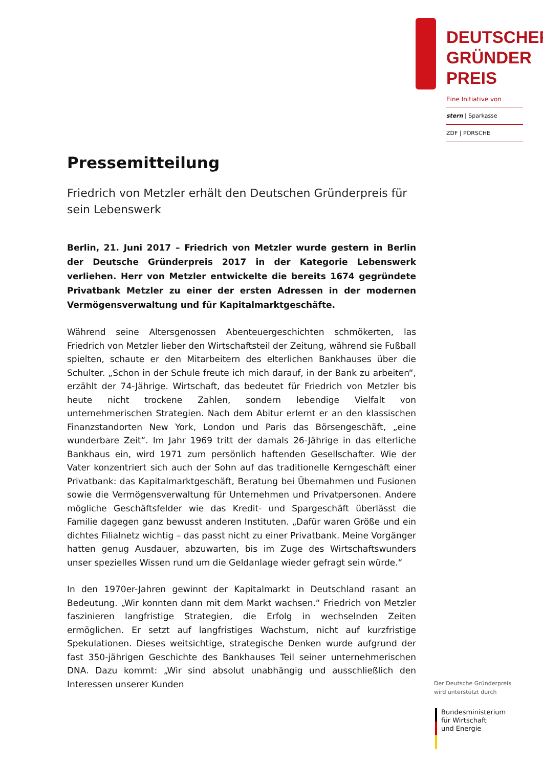DEUTSCHER
GRÜNDER
PREIS
Eine Initiative von
stern | Sparkasse
ZDF | PORSCHE
Pressemitteilung
Friedrich von Metzler erhält den Deutschen Gründerpreis für sein Lebenswerk
Berlin, 21. Juni 2017 – Friedrich von Metzler wurde gestern in Berlin der Deutsche Gründerpreis 2017 in der Kategorie Lebenswerk verliehen. Herr von Metzler entwickelte die bereits 1674 gegründete Privatbank Metzler zu einer der ersten Adressen in der modernen Vermögensverwaltung und für Kapitalmarktgeschäfte.
Während seine Altersgenossen Abenteuergeschichten schmökerten, las Friedrich von Metzler lieber den Wirtschaftsteil der Zeitung, während sie Fußball spielten, schaute er den Mitarbeitern des elterlichen Bankhauses über die Schulter. „Schon in der Schule freute ich mich darauf, in der Bank zu arbeiten“, erzählt der 74-Jährige. Wirtschaft, das bedeutet für Friedrich von Metzler bis heute nicht trockene Zahlen, sondern lebendige Vielfalt von unternehmerischen Strategien. Nach dem Abitur erlernt er an den klassischen Finanzstandorten New York, London und Paris das Börsengeschäft, „eine wunderbare Zeit“. Im Jahr 1969 tritt der damals 26-Jährige in das elterliche Bankhaus ein, wird 1971 zum persönlich haftenden Gesellschafter. Wie der Vater konzentriert sich auch der Sohn auf das traditionelle Kerngeschäft einer Privatbank: das Kapitalmarktgeschäft, Beratung bei Übernahmen und Fusionen sowie die Vermögensverwaltung für Unternehmen und Privatpersonen. Andere mögliche Geschäftsfelder wie das Kredit- und Spargeschäft überlässt die Familie dagegen ganz bewusst anderen Instituten. „Dafür waren Größe und ein dichtes Filialnetz wichtig – das passt nicht zu einer Privatbank. Meine Vorgänger hatten genug Ausdauer, abzuwarten, bis im Zuge des Wirtschaftswunders unser spezielles Wissen rund um die Geldanlage wieder gefragt sein würde.“
In den 1970er-Jahren gewinnt der Kapitalmarkt in Deutschland rasant an Bedeutung. „Wir konnten dann mit dem Markt wachsen.“ Friedrich von Metzler faszinieren langfristige Strategien, die Erfolg in wechselnden Zeiten ermöglichen. Er setzt auf langfristiges Wachstum, nicht auf kurzfristige Spekulationen. Dieses weitsichtige, strategische Denken wurde aufgrund der fast 350-jährigen Geschichte des Bankhauses Teil seiner unternehmerischen DNA. Dazu kommt: „Wir sind absolut unabhängig und ausschließlich den Interessen unserer Kunden
Der Deutsche Gründerpreis
wird unterstützt durch
Bundesministerium
für Wirtschaft
und Energie